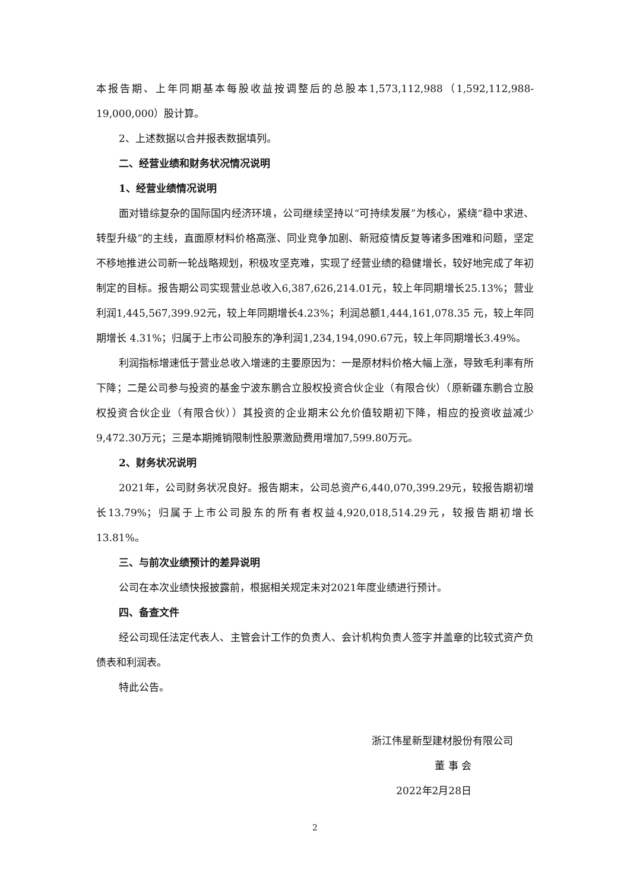本报告期、上年同期基本每股收益按调整后的总股本1,573,112,988（1,592,112,988-19,000,000）股计算。
2、上述数据以合并报表数据填列。
二、经营业绩和财务状况情况说明
1、经营业绩情况说明
面对错综复杂的国际国内经济环境，公司继续坚持以“可持续发展”为核心，紧绕“稳中求进、转型升级”的主线，直面原材料价格高涨、同业竞争加剧、新冠疫情反复等诸多困难和问题，坚定不移地推进公司新一轮战略规划，积极攻坚克难，实现了经营业绩的稳健增长，较好地完成了年初制定的目标。报告期公司实现营业总收入6,387,626,214.01元，较上年同期增长25.13%；营业利润1,445,567,399.92元，较上年同期增长4.23%；利润总额1,444,161,078.35 元，较上年同期增长 4.31%；归属于上市公司股东的净利润1,234,194,090.67元，较上年同期增长3.49%。
利润指标增速低于营业总收入增速的主要原因为：一是原材料价格大幅上涨，导致毛利率有所下降；二是公司参与投资的基金宁波东鹏合立股权投资合伙企业（有限合伙）（原新疆东鹏合立股权投资合伙企业（有限合伙））其投资的企业期末公允价值较期初下降，相应的投资收益减少9,472.30万元；三是本期摊销限制性股票激励费用增加7,599.80万元。
2、财务状况说明
2021年，公司财务状况良好。报告期末，公司总资产6,440,070,399.29元，较报告期初增长13.79%；归属于上市公司股东的所有者权益4,920,018,514.29元，较报告期初增长13.81%。
三、与前次业绩预计的差异说明
公司在本次业绩快报披露前，根据相关规定未对2021年度业绩进行预计。
四、备查文件
经公司现任法定代表人、主管会计工作的负责人、会计机构负责人签字并盖章的比较式资产负债表和利润表。
特此公告。
浙江伟星新型建材股份有限公司
董 事 会
2022年2月28日
2